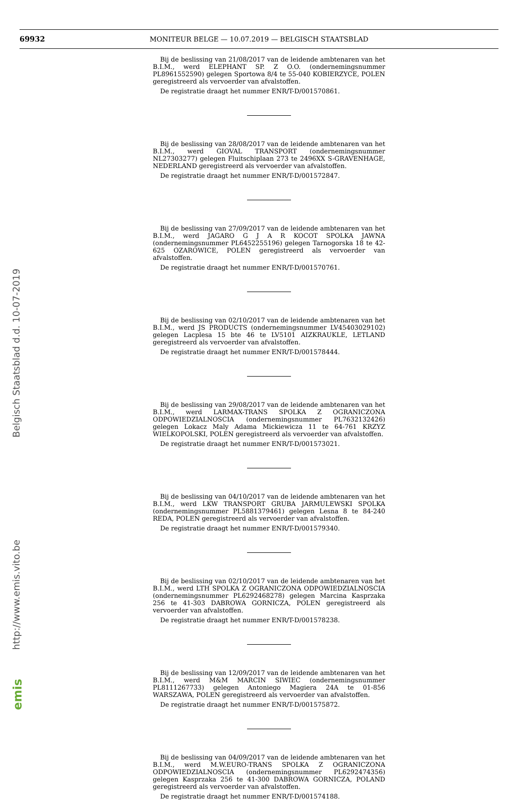69932
MONITEUR BELGE — 10.07.2019 — BELGISCH STAATSBLAD
Bij de beslissing van 21/08/2017 van de leidende ambtenaren van het B.I.M., werd ELEPHANT SP. Z O.O. (ondernemingsnummer PL8961552590) gelegen Sportowa 8/4 te 55-040 KOBIERZYCE, POLEN geregistreerd als vervoerder van afvalstoffen.
De registratie draagt het nummer ENR/T-D/001570861.
Bij de beslissing van 28/08/2017 van de leidende ambtenaren van het B.I.M., werd GIOVAL TRANSPORT (ondernemingsnummer NL27303277) gelegen Fluitschiplaan 273 te 2496XX S-GRAVENHAGE, NEDERLAND geregistreerd als vervoerder van afvalstoffen.
De registratie draagt het nummer ENR/T-D/001572847.
Bij de beslissing van 27/09/2017 van de leidende ambtenaren van het B.I.M., werd JAGARO G J A R KOCOT SPOLKA JAWNA (ondernemingsnummer PL6452255196) gelegen Tarnogorska 18 te 42-625 OZAROWICE, POLEN geregistreerd als vervoerder van afvalstoffen.
De registratie draagt het nummer ENR/T-D/001570761.
Bij de beslissing van 02/10/2017 van de leidende ambtenaren van het B.I.M., werd JS PRODUCTS (ondernemingsnummer LV45403029102) gelegen Lacplesa 15 bte 46 te LV5101 AIZKRAUKLE, LETLAND geregistreerd als vervoerder van afvalstoffen.
De registratie draagt het nummer ENR/T-D/001578444.
Bij de beslissing van 29/08/2017 van de leidende ambtenaren van het B.I.M., werd LARMAX-TRANS SPOLKA Z OGRANICZONA ODPOWIEDZIALNOSCIA (ondernemingsnummer PL7632132426) gelegen Lokacz Maly Adama Mickiewicza 11 te 64-761 KRZYZ WIELKOPOLSKI, POLEN geregistreerd als vervoerder van afvalstoffen.
De registratie draagt het nummer ENR/T-D/001573021.
Bij de beslissing van 04/10/2017 van de leidende ambtenaren van het B.I.M., werd LKW TRANSPORT GRUBA JARMULEWSKI SPOLKA (ondernemingsnummer PL5881379461) gelegen Lesna 8 te 84-240 REDA, POLEN geregistreerd als vervoerder van afvalstoffen.
De registratie draagt het nummer ENR/T-D/001579340.
Bij de beslissing van 02/10/2017 van de leidende ambtenaren van het B.I.M., werd LTH SPOLKA Z OGRANICZONA ODPOWIEDZIALNOSCIA (ondernemingsnummer PL6292468278) gelegen Marcina Kasprzaka 256 te 41-303 DABROWA GORNICZA, POLEN geregistreerd als vervoerder van afvalstoffen.
De registratie draagt het nummer ENR/T-D/001578238.
Bij de beslissing van 12/09/2017 van de leidende ambtenaren van het B.I.M., werd M&M MARCIN SIWIEC (ondernemingsnummer PL8111267733) gelegen Antoniego Magiera 24A te 01-856 WARSZAWA, POLEN geregistreerd als vervoerder van afvalstoffen.
De registratie draagt het nummer ENR/T-D/001575872.
Bij de beslissing van 04/09/2017 van de leidende ambtenaren van het B.I.M., werd M.W.EURO-TRANS SPOLKA Z OGRANICZONA ODPOWIEDZIALNOSCIA (ondernemingsnummer PL6292474356) gelegen Kasprzaka 256 te 41-300 DABROWA GORNICZA, POLAND geregistreerd als vervoerder van afvalstoffen.
De registratie draagt het nummer ENR/T-D/001574188.
Belgisch Staatsblad d.d. 10-07-2019
http://www.emis.vito.be
emis